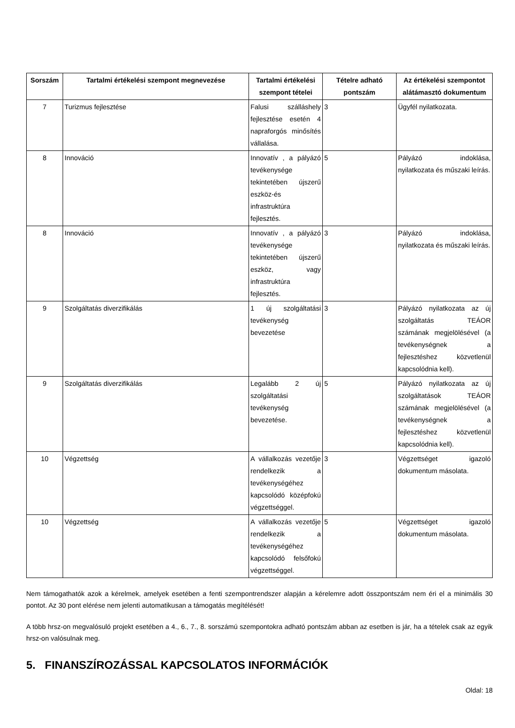| Sorszám | Tartalmi értékelési szempont megnevezése | Tartalmi értékelési szempont tételei | Tételre adható pontszám | Az értékelési szempontot alátámasztó dokumentum |
| --- | --- | --- | --- | --- |
| 7 | Turizmus fejlesztése | Falusi szálláshely fejlesztése esetén 4 napraforgós minősítés vállalása. | 3 | Ügyfél nyilatkozata. |
| 8 | Innováció | Innovatív , a pályázó tevékenysége tekintetében újszerű eszköz-és infrastruktúra fejlesztés. | 5 | Pályázó indoklása, nyilatkozata és műszaki leírás. |
| 8 | Innováció | Innovatív , a pályázó tevékenysége tekintetében újszerű eszköz, vagy infrastruktúra fejlesztés. | 3 | Pályázó indoklása, nyilatkozata és műszaki leírás. |
| 9 | Szolgáltatás diverzifikálás | 1 új szolgáltatási tevékenység bevezetése | 3 | Pályázó nyilatkozata az új szolgáltatás TEÁOR számának megjelölésével (a tevékenységnek a fejlesztéshez közvetlenül kapcsolódnia kell). |
| 9 | Szolgáltatás diverzifikálás | Legalább 2 új szolgáltatási tevékenység bevezetése. | 5 | Pályázó nyilatkozata az új szolgáltatások TEÁOR számának megjelölésével (a tevékenységnek a fejlesztéshez közvetlenül kapcsolódnia kell). |
| 10 | Végzettség | A vállalkozás vezetője rendelkezik a tevékenységéhez kapcsolódó középfokú végzettséggel. | 3 | Végzettséget igazoló dokumentum másolata. |
| 10 | Végzettség | A vállalkozás vezetője rendelkezik a tevékenységéhez kapcsolódó felsőfokú végzettséggel. | 5 | Végzettséget igazoló dokumentum másolata. |
Nem támogathatók azok a kérelmek, amelyek esetében a fenti szempontrendszer alapján a kérelemre adott összpontszám nem éri el a minimális 30 pontot. Az 30 pont elérése nem jelenti automatikusan a támogatás megítélését!
A több hrsz-on megvalósuló projekt esetében a 4., 6., 7., 8. sorszámú szempontokra adható pontszám abban az esetben is jár, ha a tételek csak az egyik hrsz-on valósulnak meg.
5. FINANSZÍROZÁSSAL KAPCSOLATOS INFORMÁCIÓK
Oldal: 18